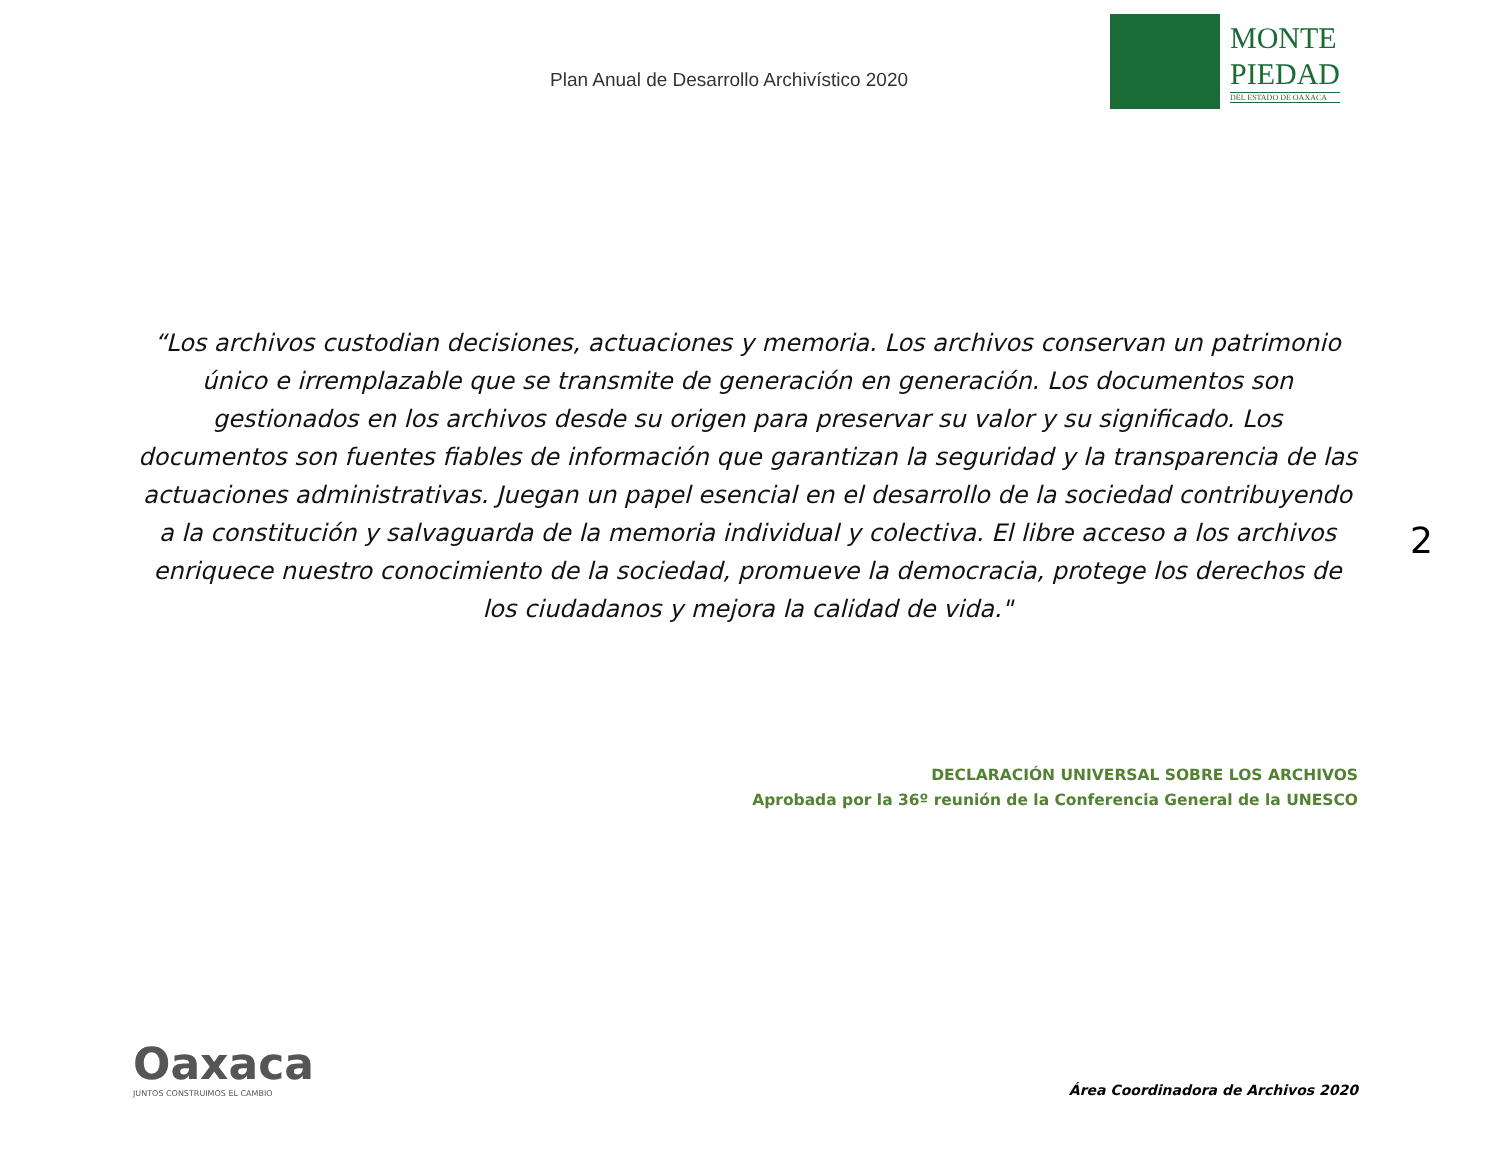Plan Anual de Desarrollo Archivístico 2020
MONTE
PIEDAD
DEL ESTADO DE OAXACA
“Los archivos custodian decisiones, actuaciones y memoria. Los archivos conservan un patrimonio único e irremplazable que se transmite de generación en generación. Los documentos son gestionados en los archivos desde su origen para preservar su valor y su significado. Los documentos son fuentes fiables de información que garantizan la seguridad y la transparencia de las actuaciones administrativas. Juegan un papel esencial en el desarrollo de la sociedad contribuyendo a la constitución y salvaguarda de la memoria individual y colectiva. El libre acceso a los archivos enriquece nuestro conocimiento de la sociedad, promueve la democracia, protege los derechos de los ciudadanos y mejora la calidad de vida."
2
DECLARACIÓN UNIVERSAL SOBRE LOS ARCHIVOS
Aprobada por la 36º reunión de la Conferencia General de la UNESCO
Oaxaca
JUNTOS CONSTRUIMOS EL CAMBIO
Área Coordinadora de Archivos 2020